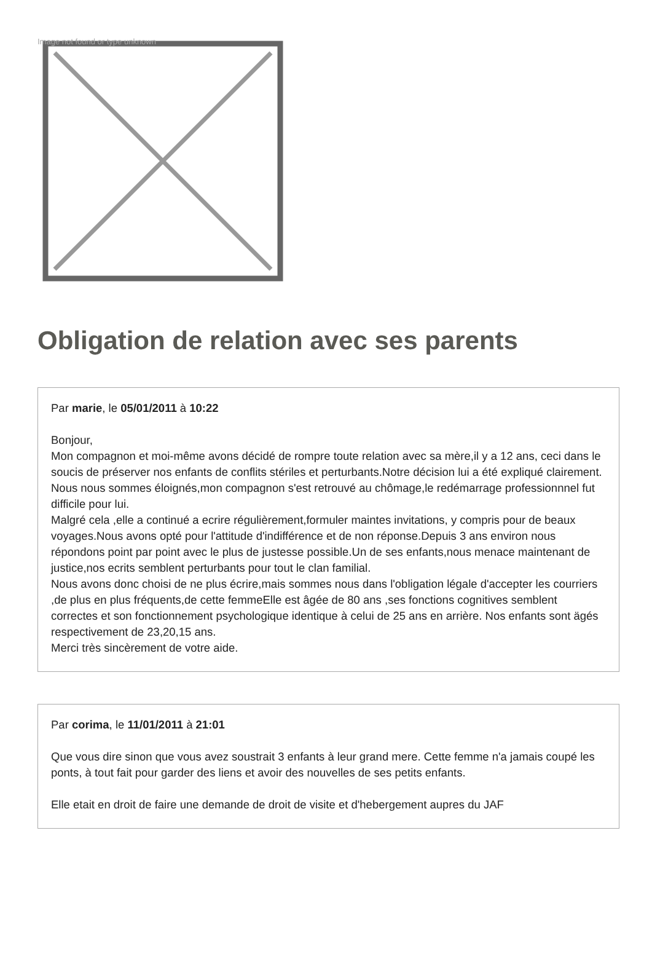Image not found or type unknown
Obligation de relation avec ses parents
Par marie, le 05/01/2011 à 10:22
Bonjour,
Mon compagnon et moi-même avons décidé de rompre toute relation avec sa mère,il y a 12 ans, ceci dans le soucis de préserver nos enfants de conflits stériles et perturbants.Notre décision lui a été expliqué clairement.
Nous nous sommes éloignés,mon compagnon s'est retrouvé au chômage,le redémarrage professionnnel fut difficile pour lui.
Malgré cela ,elle a continué a ecrire régulièrement,formuler maintes invitations, y compris pour de beaux voyages.Nous avons opté pour l'attitude d'indifférence et de non réponse.Depuis 3 ans environ nous répondons point par point avec le plus de justesse possible.Un de ses enfants,nous menace maintenant de justice,nos ecrits semblent perturbants pour tout le clan familial.
Nous avons donc choisi de ne plus écrire,mais sommes nous dans l'obligation légale d'accepter les courriers ,de plus en plus fréquents,de cette femmeElle est âgée de 80 ans ,ses fonctions cognitives semblent correctes et son fonctionnement psychologique identique à celui de 25 ans en arrière. Nos enfants sont ägés respectivement de 23,20,15 ans.
Merci très sincèrement de votre aide.
Par corima, le 11/01/2011 à 21:01
Que vous dire sinon que vous avez soustrait 3 enfants à leur grand mere. Cette femme n'a jamais coupé les ponts, à tout fait pour garder des liens et avoir des nouvelles de ses petits enfants.
Elle etait en droit de faire une demande de droit de visite et d'hebergement aupres du JAF